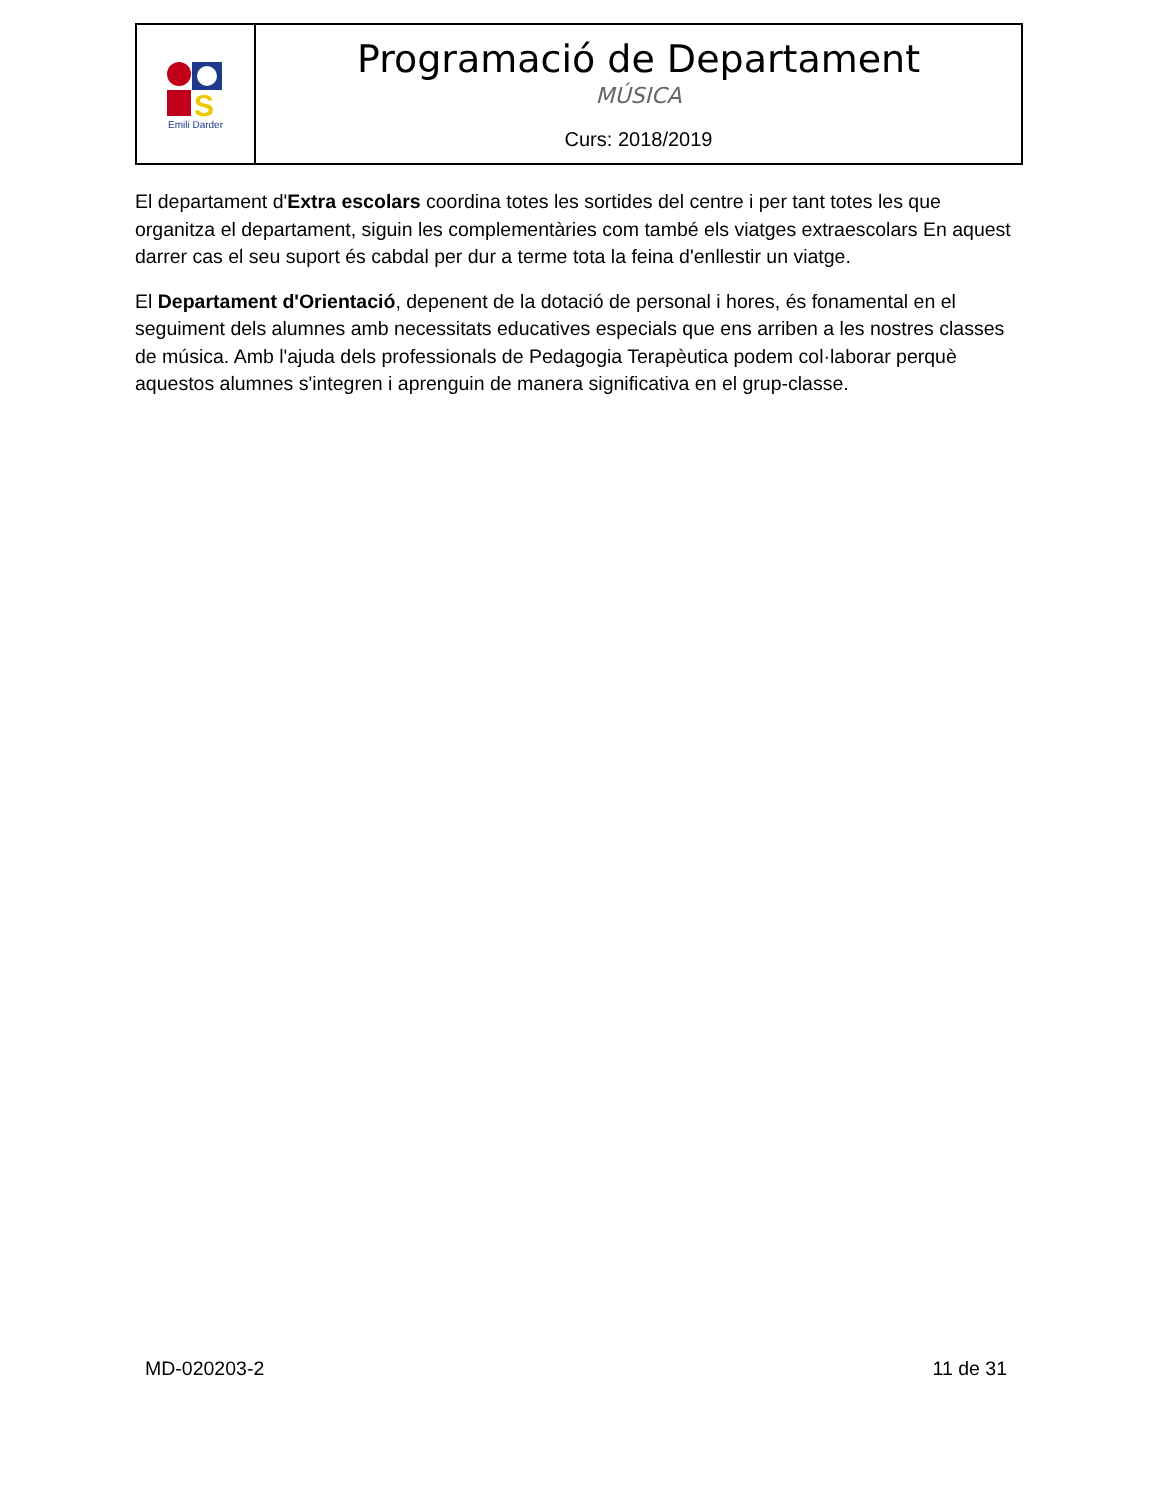S
Emili Darder
Programació de Departament
MÚSICA
Curs: 2018/2019
El departament d'Extra escolars coordina totes les sortides del centre i per tant totes les que organitza el departament, siguin les complementàries com també els viatges extraescolars En aquest darrer cas el seu suport és cabdal per dur a terme tota la feina d'enllestir un viatge.
El Departament d'Orientació, depenent de la dotació de personal i hores, és fonamental en el seguiment dels alumnes amb necessitats educatives especials que ens arriben a les nostres classes de música. Amb l'ajuda dels professionals de Pedagogia Terapèutica podem col·laborar perquè aquestos alumnes s'integren i aprenguin de manera significativa en el grup-classe.
MD-020203-2 11 de 31